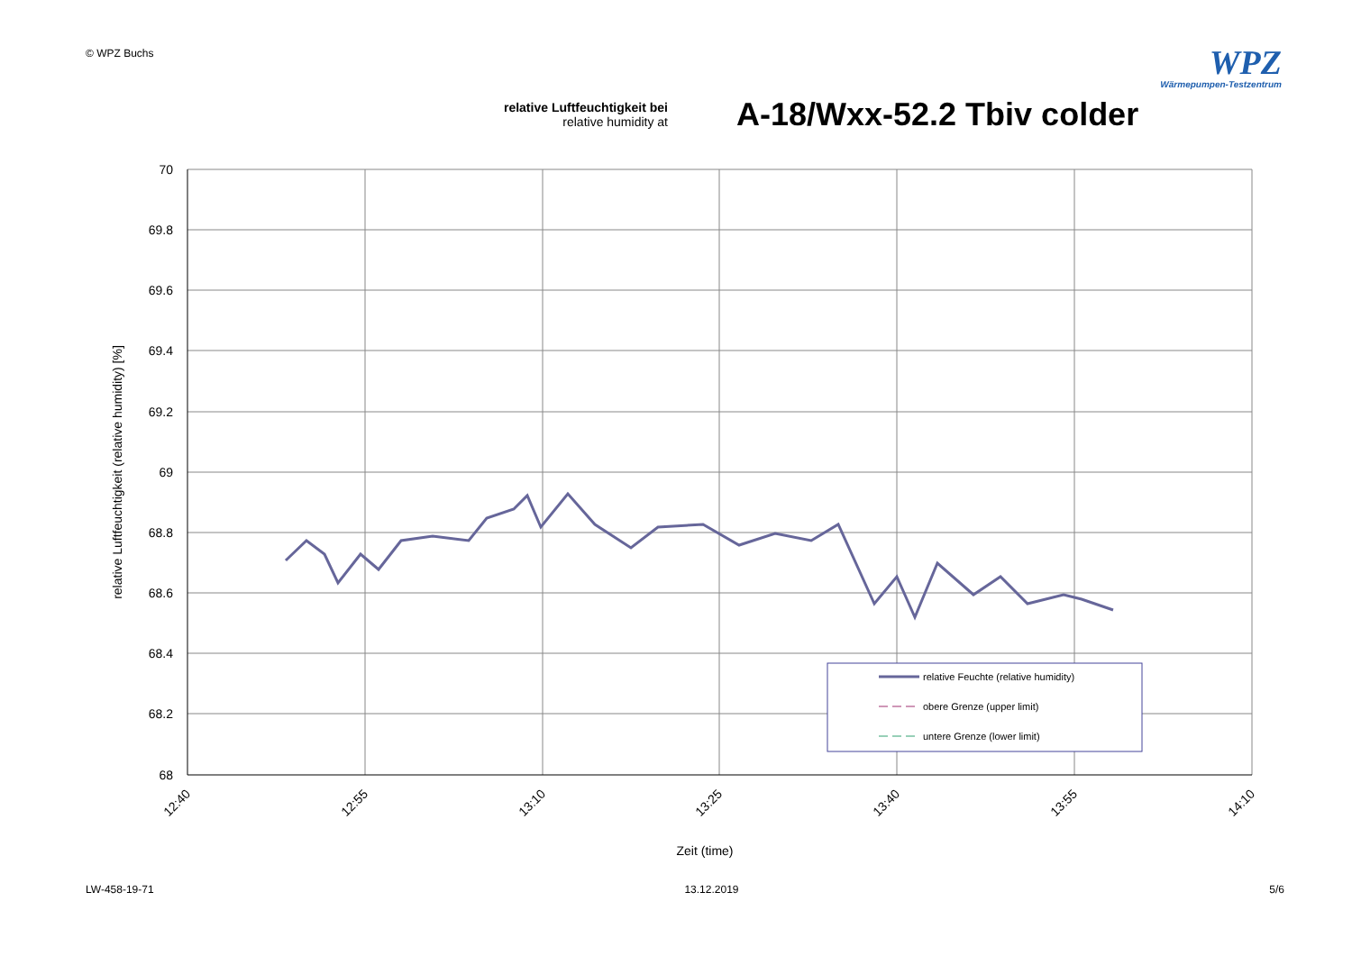© WPZ Buchs
WPZ
Wärmepumpen-Testzentrum
relative Luftfeuchtigkeit bei
relative humidity at
A-18/Wxx-52.2 Tbiv colder
70
69.8
69.6
69.4
69.2
69
68.8
68.6
68.4
68.2
68
12:40
12:55
13:10
13:25
13:40
13:55
14:10
Zeit (time)
relative Luftfeuchtigkeit (relative humidity) [%]
relative Feuchte (relative humidity)
obere Grenze (upper limit)
untere Grenze (lower limit)
LW-458-19-71 13.12.2019 5/6